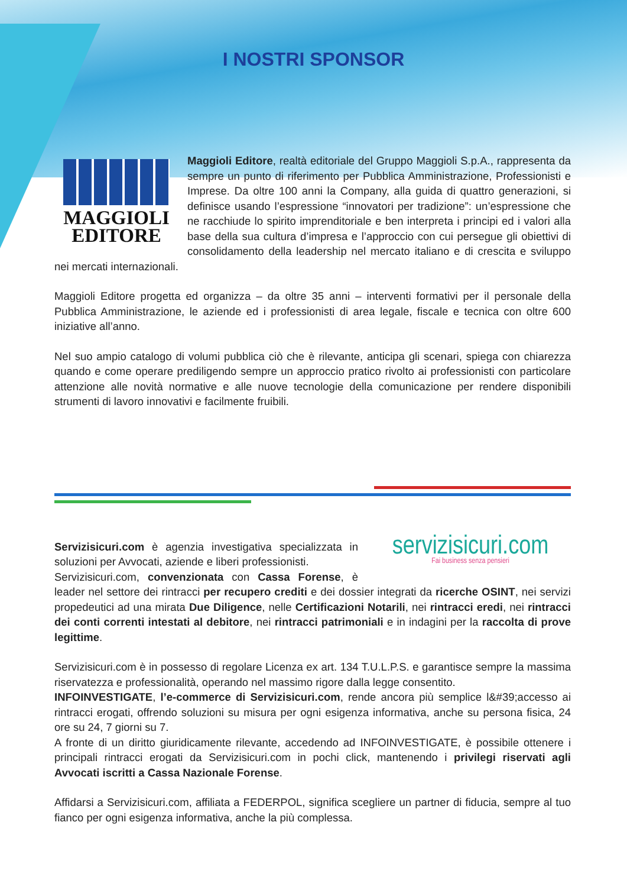I NOSTRI SPONSOR
MAGGIOLI
EDITORE
Maggioli Editore, realtà editoriale del Gruppo Maggioli S.p.A., rappresenta da sempre un punto di riferimento per Pubblica Amministrazione, Professionisti e Imprese. Da oltre 100 anni la Company, alla guida di quattro generazioni, si definisce usando l’espressione “innovatori per tradizione”: un’espressione che ne racchiude lo spirito imprenditoriale e ben interpreta i principi ed i valori alla base della sua cultura d’impresa e l’approccio con cui persegue gli obiettivi di consolidamento della leadership nel mercato italiano e di crescita e sviluppo nei mercati internazionali.
Maggioli Editore progetta ed organizza – da oltre 35 anni – interventi formativi per il personale della Pubblica Amministrazione, le aziende ed i professionisti di area legale, fiscale e tecnica con oltre 600 iniziative all’anno.
Nel suo ampio catalogo di volumi pubblica ciò che è rilevante, anticipa gli scenari, spiega con chiarezza quando e come operare prediligendo sempre un approccio pratico rivolto ai professionisti con particolare attenzione alle novità normative e alle nuove tecnologie della comunicazione per rendere disponibili strumenti di lavoro innovativi e facilmente fruibili.
servizisicuri.com
Fai business senza pensieri
Servizisicuri.com è agenzia investigativa specializzata in soluzioni per Avvocati, aziende e liberi professionisti.
Servizisicuri.com, convenzionata con Cassa Forense, è leader nel settore dei rintracci per recupero crediti e dei dossier integrati da ricerche OSINT, nei servizi propedeutici ad una mirata Due Diligence, nelle Certificazioni Notarili, nei rintracci eredi, nei rintracci dei conti correnti intestati al debitore, nei rintracci patrimoniali e in indagini per la raccolta di prove legittime.
Servizisicuri.com è in possesso di regolare Licenza ex art. 134 T.U.L.P.S. e garantisce sempre la massima riservatezza e professionalità, operando nel massimo rigore dalla legge consentito.
INFOINVESTIGATE, l’e-commerce di Servizisicuri.com, rende ancora più semplice l&#39;accesso ai rintracci erogati, offrendo soluzioni su misura per ogni esigenza informativa, anche su persona fisica, 24 ore su 24, 7 giorni su 7.
A fronte di un diritto giuridicamente rilevante, accedendo ad INFOINVESTIGATE, è possibile ottenere i principali rintracci erogati da Servizisicuri.com in pochi click, mantenendo i privilegi riservati agli Avvocati iscritti a Cassa Nazionale Forense.
Affidarsi a Servizisicuri.com, affiliata a FEDERPOL, significa scegliere un partner di fiducia, sempre al tuo fianco per ogni esigenza informativa, anche la più complessa.